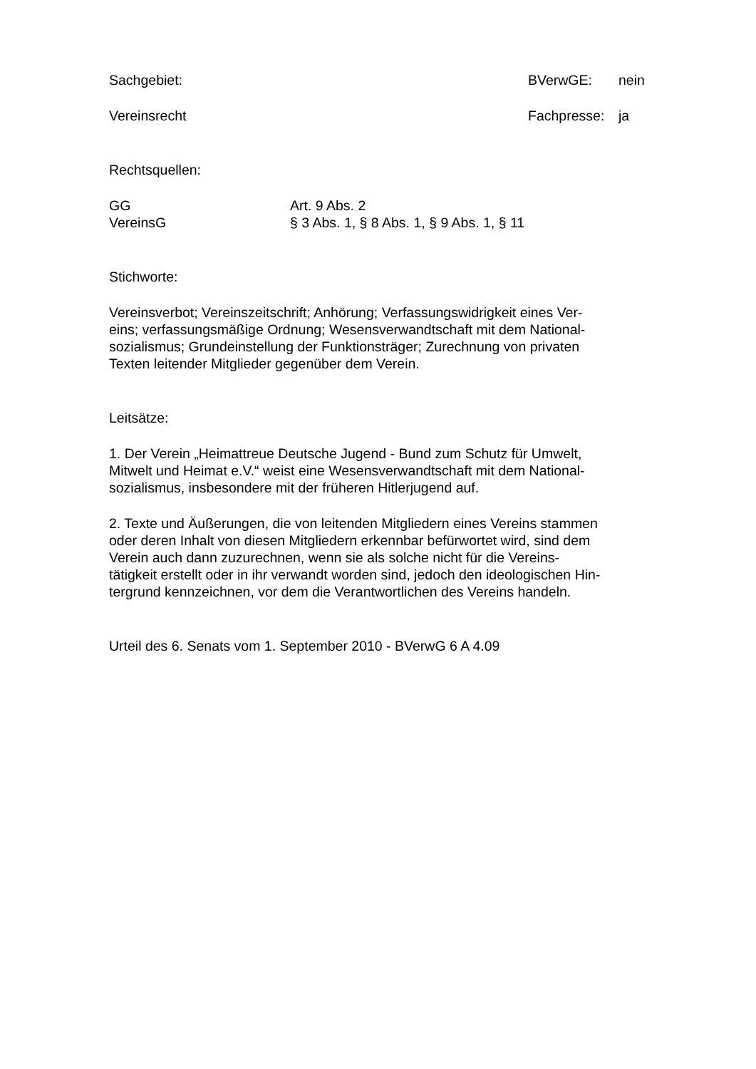Sachgebiet: BVerwGE: nein
Vereinsrecht Fachpresse: ja
Rechtsquellen:
GG Art. 9 Abs. 2
VereinsG § 3 Abs. 1, § 8 Abs. 1, § 9 Abs. 1, § 11
Stichworte:
Vereinsverbot; Vereinszeitschrift; Anhörung; Verfassungswidrigkeit eines Ver-
eins; verfassungsmäßige Ordnung; Wesensverwandtschaft mit dem National-
sozialismus; Grundeinstellung der Funktionsträger; Zurechnung von privaten
Texten leitender Mitglieder gegenüber dem Verein.
Leitsätze:
1. Der Verein „Heimattreue Deutsche Jugend - Bund zum Schutz für Umwelt,
Mitwelt und Heimat e.V.“ weist eine Wesensverwandtschaft mit dem National-
sozialismus, insbesondere mit der früheren Hitlerjugend auf.
2. Texte und Äußerungen, die von leitenden Mitgliedern eines Vereins stammen
oder deren Inhalt von diesen Mitgliedern erkennbar befürwortet wird, sind dem
Verein auch dann zuzurechnen, wenn sie als solche nicht für die Vereins-
tätigkeit erstellt oder in ihr verwandt worden sind, jedoch den ideologischen Hin-
tergrund kennzeichnen, vor dem die Verantwortlichen des Vereins handeln.
Urteil des 6. Senats vom 1. September 2010 - BVerwG 6 A 4.09